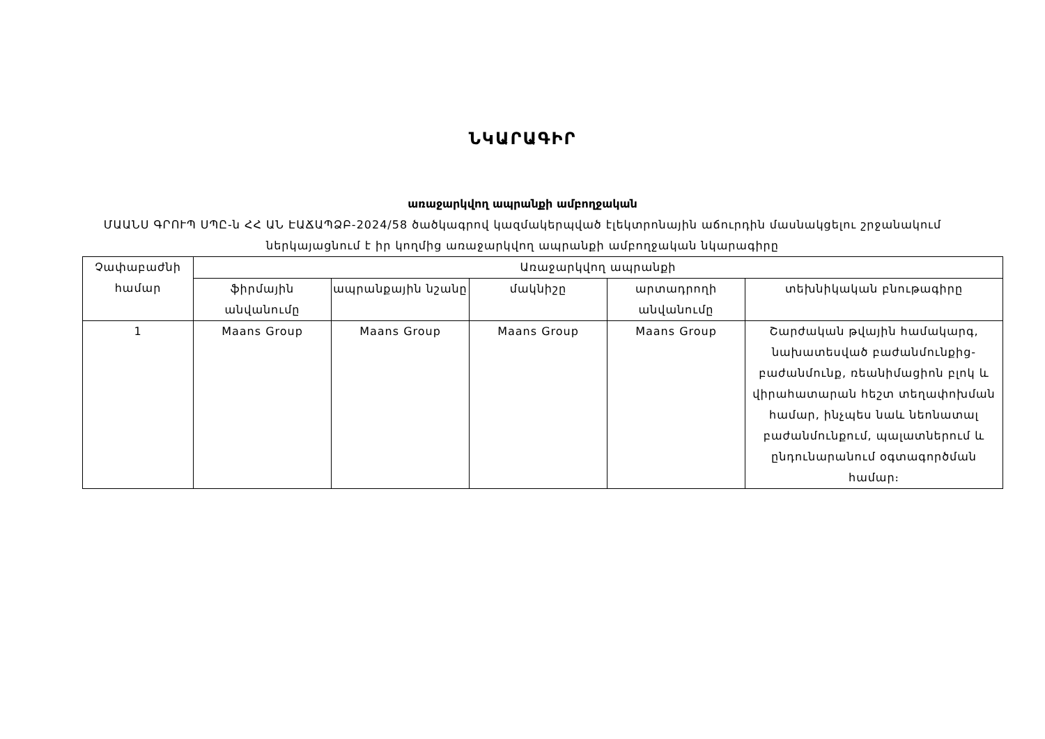ՆԿԱՐԱԳԻՐ
առաջարկվող ապրանքի ամբողջական
ՄԱԱՆՍ ԳՐՈՒՊ ՍՊԸ-ն ՀՀ ԱՆ ԷԱՃԱՊՁԲ-2024/58 ծածկագրով կազմակերպված էլեկտրոնային աճուրդին մասնակցելու շրջանակում ներկայացնում է իր կողմից առաջարկվող ապրանքի ամբողջական նկարագիրը
| Չափաբաժնի համար | Առաջարկվող ապրանքի | | | | |
| --- | --- | --- | --- | --- | --- |
| | ֆիրմային անվանումը | ապրանքային նշանը | մակնիշը | արտադրողի անվանումը | տեխնիկական բնութագիրը |
| 1 | Maans Group | Maans Group | Maans Group | Maans Group | Շարժական թվային համակարգ, նախատեսված բաժանմունքից-բաժանմունք, ռեանիմացիոն բլոկ և վիրահատարան հեշտ տեղափոխման համար, ինչպես նաև նեոնատալ բաժանմունքում, պալատներում և ընդունարանում օգտագործման համար։ |